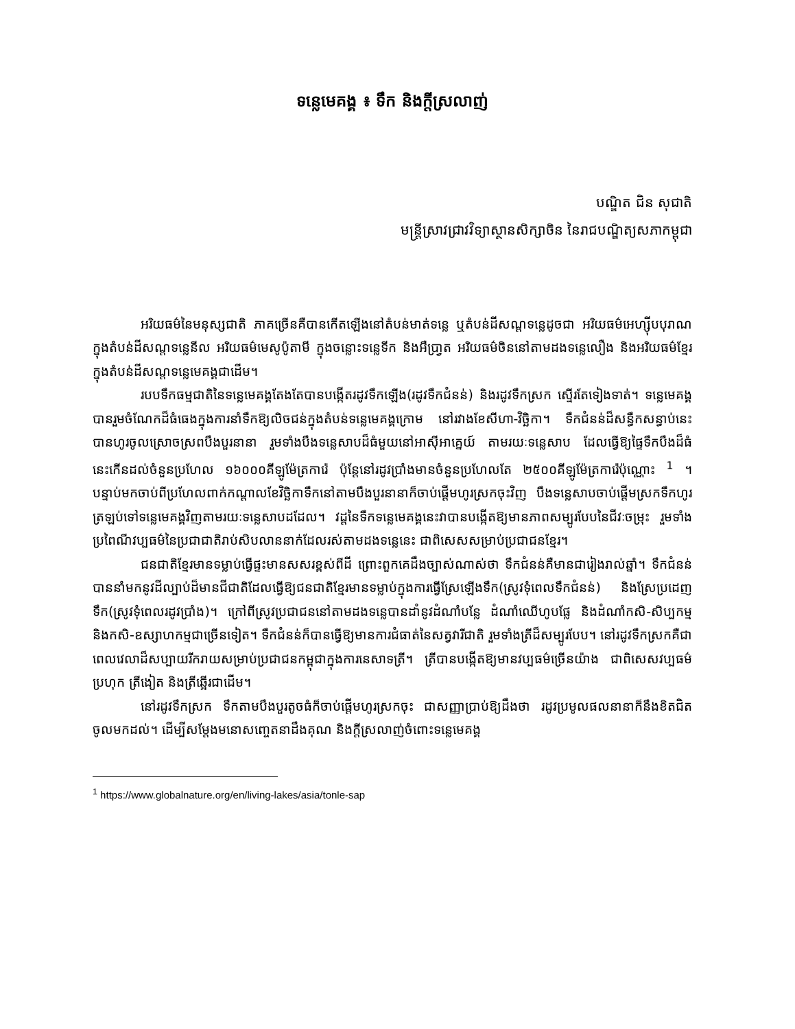ទន្លេមេគង្គ ៖ ទឹក និងក្តីស្រលាញ់
បណ្ឌិត ជិន សុជាតិ
មន្ត្រីស្រាវជ្រាវវិទ្យាស្ថានសិក្សាចិន នៃរាជបណ្ឌិត្យសភាកម្ពុជា
អរិយធម៌នៃមនុស្សជាតិ ភាគច្រើនគឺបានកើតឡើងនៅតំបន់មាត់ទន្លេ ឬតំបន់ដីសណ្តទន្លេដូចជា អរិយធម៌អេហ្ស៊ីបបុរាណក្នុងតំបន់ដីសណ្តទន្លេនីល អរិយធម៌មេសូប៉ូតាមី ក្នុងចន្លោះទន្លេទីក និងអឺប្រា្វត អរិយធម៌ចិននៅតាមដងទន្លេលឿង និងអរិយធម៌ខ្មែរ ក្នុងតំបន់ដីសណ្តទន្លេមេគង្គជាដើម។
របបទឹកធម្មជាតិនៃទន្លេមេគង្គតែងតែបានបង្កើតរដូវទឹកឡើង(រដូវទឹកជំនន់) និងរដូវទឹកស្រក ស្ទើរតែទៀងទាត់។ ទន្លេមេគង្គបានរួមចំណែកដ៏ធំធេងក្នុងការនាំទឹកឱ្យលិចជន់ក្នុងតំបន់ទន្លេមេគង្គក្រោម នៅរវាងខែសីហា-វិច្ឆិកា។ ទឹកជំនន់ដ៏សន្ធឹកសន្ធាប់នេះ បានហូរចូលស្រោចស្រពបឹងបួរនានា រួមទាំងបឹងទន្លេសាបដ៏ធំមួយនៅអាស៊ីអាគ្នេយ៍ តាមរយៈទន្លេសាប ដែលធ្វើឱ្យផ្ទៃទឹកបឹងដ៏ធំនេះកើនដល់ចំនួនប្រហែល ១៦០០០គីឡូម៉ែត្រការ៉េ ប៉ុន្តែនៅរដូវប្រាំងមានចំនួនប្រហែលតែ ២៥០០គីឡូម៉ែត្រការ៉េប៉ុណ្ណោះ <sup>1</sup> ។ បន្ទាប់មកចាប់ពីប្រហែលពាក់កណ្តាលខែវិច្ឆិកាទឹកនៅតាមបឹងបួរនានាក៏ចាប់ផ្តើមហូរស្រកចុះវិញ បឹងទន្លេសាបចាប់ផ្តើមស្រកទឹកហូរត្រឡប់ទៅទន្លេមេគង្គវិញតាមរយៈទន្លេសាបដដែល។ វដ្តនៃទឹកទន្លេមេគង្គនេះវាបានបង្កើតឱ្យមានភាពសម្បូរបែបនៃជីវៈចម្រុះ រួមទាំងប្រពៃណីវប្បធម៌នៃប្រជាជាតិរាប់សិបលាននាក់ដែលរស់តាមដងទន្លេនេះ ជាពិសេសសម្រាប់ប្រជាជនខ្មែរ។
ជនជាតិខ្មែរមានទម្លាប់ធ្វើផ្ទះមានសសរខ្ពស់ពីដី ព្រោះពួកគេដឹងច្បាស់ណាស់ថា ទឹកជំនន់គឺមានជារៀងរាល់ឆ្នាំ។ ទឹកជំនន់បាននាំមកនូវដីល្បាប់ដ៏មានជីជាតិដែលធ្វើឱ្យជនជាតិខ្មែរមានទម្លាប់ក្នុងការធ្វើស្រែឡើងទឹក(ស្រូវទុំពេលទឹកជំនន់) និងស្រែប្រដេញទឹក(ស្រូវទុំពេលរដូវប្រាំង)។ ក្រៅពីស្រូវប្រជាជននៅតាមដងទន្លេបានដាំនូវដំណាំបន្លែ ដំណាំឈើហូបផ្លែ និងដំណាំកសិ-សិប្បកម្ម និងកសិ-ឧស្សាហកម្មជាច្រើនទៀត។ ទឹកជំនន់ក៏បានធ្វើឱ្យមានការជំធាត់នៃសត្វវារីជាតិ រួមទាំងត្រីដ៏សម្បូរបែប។ នៅរដូវទឹកស្រកគឺជាពេលវេលាដ៏សប្បាយរីករាយសម្រាប់ប្រជាជនកម្ពុជាក្នុងការនេសាទត្រី។ ត្រីបានបង្កើតឱ្យមានវប្បធម៌ច្រើនយ៉ាង ជាពិសេសវប្បធម៌ប្រហុក ត្រីងៀត និងត្រីឆ្អើរជាដើម។
នៅរដូវទឹកស្រក ទឹកតាមបឹងបួរតូចធំក៏ចាប់ផ្តើមហូរស្រកចុះ ជាសញ្ញាប្រាប់ឱ្យដឹងថា រដូវប្រមូលផលនានាក៏នឹងខិតជិតចូលមកដល់។ ដើម្បីសម្តែងមនោសញ្ចេតនាដឹងគុណ និងក្តីស្រលាញ់ចំពោះទន្លេមេគង្គ
<sup>1</sup> https://www.globalnature.org/en/living-lakes/asia/tonle-sap